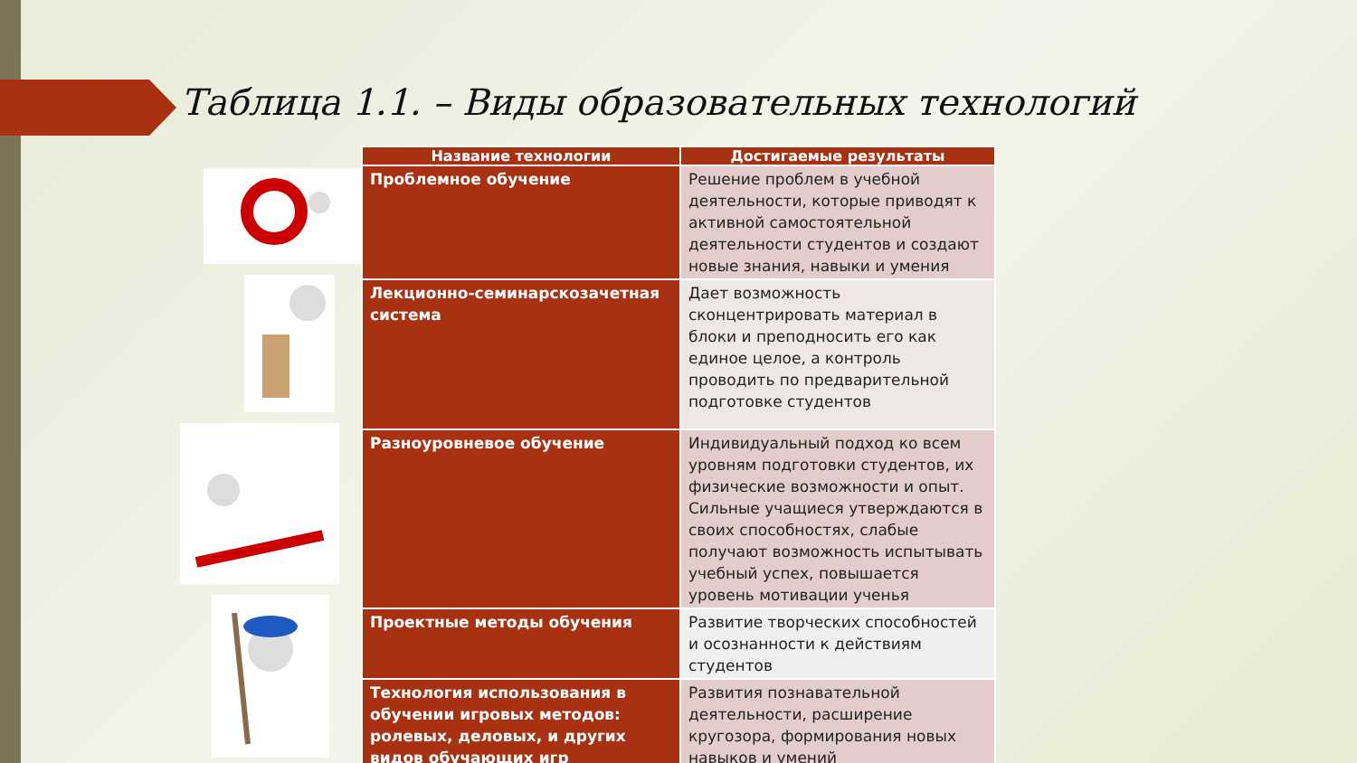Таблица 1.1. – Виды образовательных технологий
| Название технологии | Достигаемые результаты |
| --- | --- |
| Проблемное обучение | Решение проблем в учебной деятельности, которые приводят к активной самостоятельной деятельности студентов и создают новые знания, навыки и умения |
| Лекционно-семинарскозачетная система | Дает возможность сконцентрировать материал в блоки и преподносить его как единое целое, а контроль проводить по предварительной подготовке студентов |
| Разноуровневое обучение | Индивидуальный подход ко всем уровням подготовки студентов, их физические возможности и опыт. Сильные учащиеся утверждаются в своих способностях, слабые получают возможность испытывать учебный успех, повышается уровень мотивации ученья |
| Проектные методы обучения | Развитие творческих способностей и осознанности к действиям студентов |
| Технология использования в обучении игровых методов: ролевых, деловых, и других видов обучающих игр | Развития познавательной деятельности, расширение кругозора, формирования новых навыков и умений |